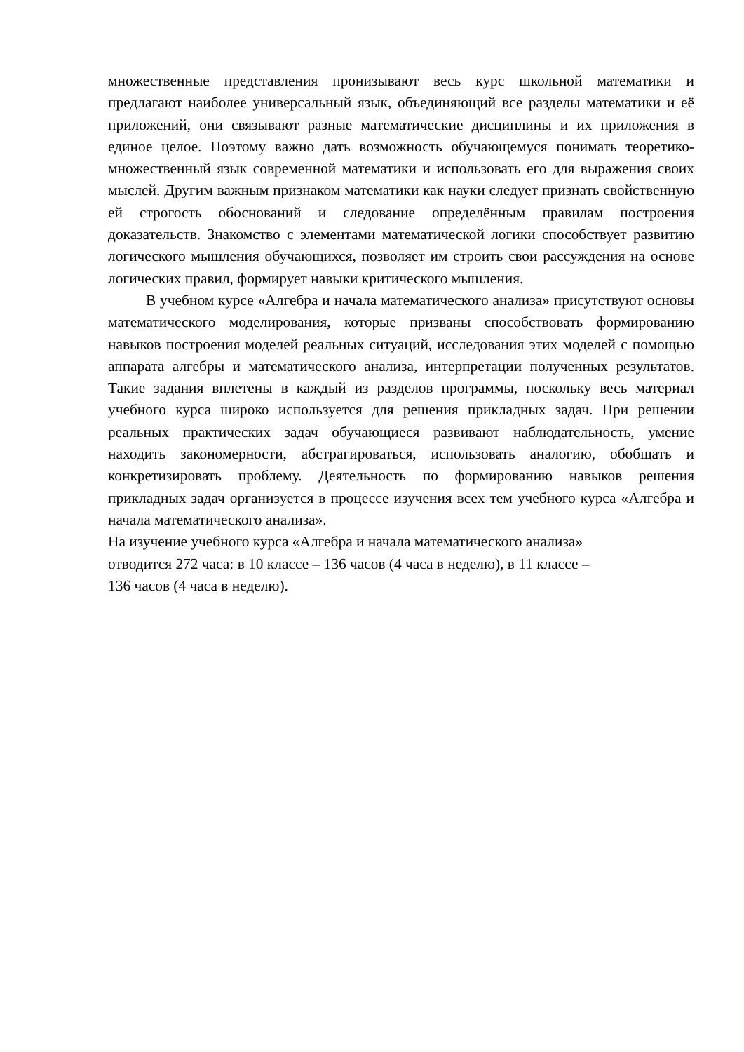множественные представления пронизывают весь курс школьной математики и предлагают наиболее универсальный язык, объединяющий все разделы математики и её приложений, они связывают разные математические дисциплины и их приложения в единое целое. Поэтому важно дать возможность обучающемуся понимать теоретико-множественный язык современной математики и использовать его для выражения своих мыслей. Другим важным признаком математики как науки следует признать свойственную ей строгость обоснований и следование определённым правилам построения доказательств. Знакомство с элементами математической логики способствует развитию логического мышления обучающихся, позволяет им строить свои рассуждения на основе логических правил, формирует навыки критического мышления.
В учебном курсе «Алгебра и начала математического анализа» присутствуют основы математического моделирования, которые призваны способствовать формированию навыков построения моделей реальных ситуаций, исследования этих моделей с помощью аппарата алгебры и математического анализа, интерпретации полученных результатов. Такие задания вплетены в каждый из разделов программы, поскольку весь материал учебного курса широко используется для решения прикладных задач. При решении реальных практических задач обучающиеся развивают наблюдательность, умение находить закономерности, абстрагироваться, использовать аналогию, обобщать и конкретизировать проблему. Деятельность по формированию навыков решения прикладных задач организуется в процессе изучения всех тем учебного курса «Алгебра и начала математического анализа».
На изучение учебного курса «Алгебра и начала математического анализа»
отводится 272 часа: в 10 классе – 136 часов (4 часа в неделю), в 11 классе –
136 часов (4 часа в неделю).